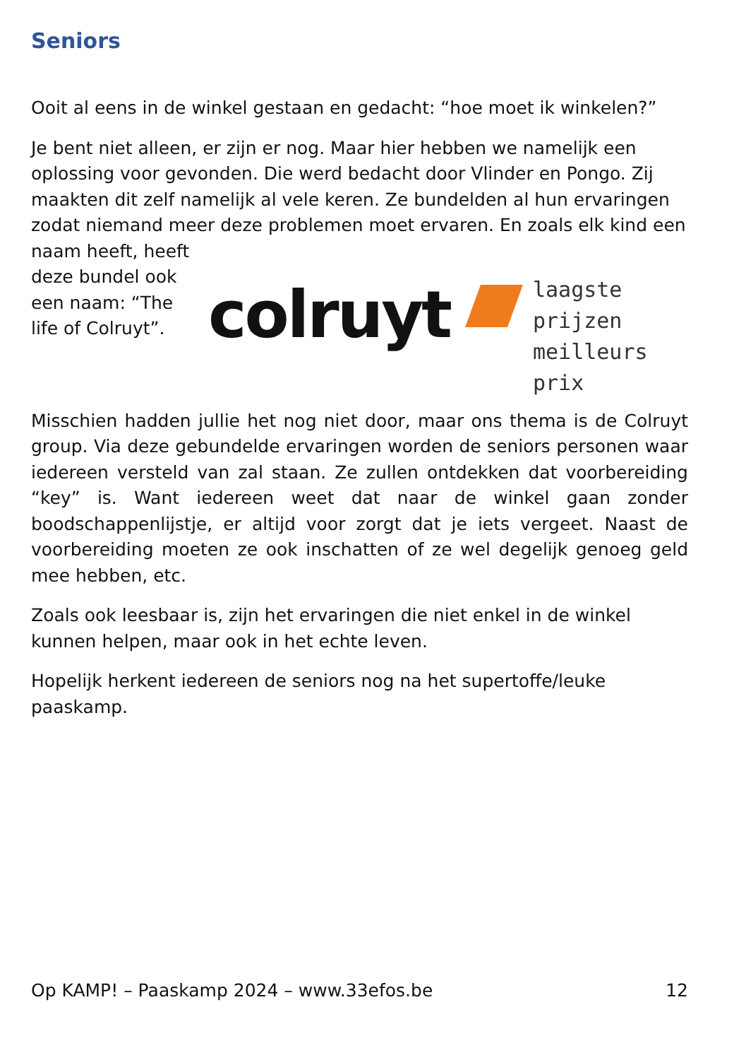Seniors
Ooit al eens in de winkel gestaan en gedacht: “hoe moet ik winkelen?”
Je bent niet alleen, er zijn er nog. Maar hier hebben we namelijk een oplossing voor gevonden. Die werd bedacht door Vlinder en Pongo. Zij maakten dit zelf namelijk al vele keren. Ze bundelden al hun ervaringen zodat niemand meer deze problemen moet colruyt
laagste prijzen
meilleurs prix ervaren. En zoals elk kind een naam heeft, heeft deze bundel ook een naam: “The life of Colruyt”.
Misschien hadden jullie het nog niet door, maar ons thema is de Colruyt group. Via deze gebundelde ervaringen worden de seniors personen waar iedereen versteld van zal staan. Ze zullen ontdekken dat voorbereiding “key” is. Want iedereen weet dat naar de winkel gaan zonder boodschappenlijstje, er altijd voor zorgt dat je iets vergeet. Naast de voorbereiding moeten ze ook inschatten of ze wel degelijk genoeg geld mee hebben, etc.
Zoals ook leesbaar is, zijn het ervaringen die niet enkel in de winkel kunnen helpen, maar ook in het echte leven.
Hopelijk herkent iedereen de seniors nog na het supertoffe/leuke paaskamp.
Op KAMP! – Paaskamp 2024 – www.33efos.be 12